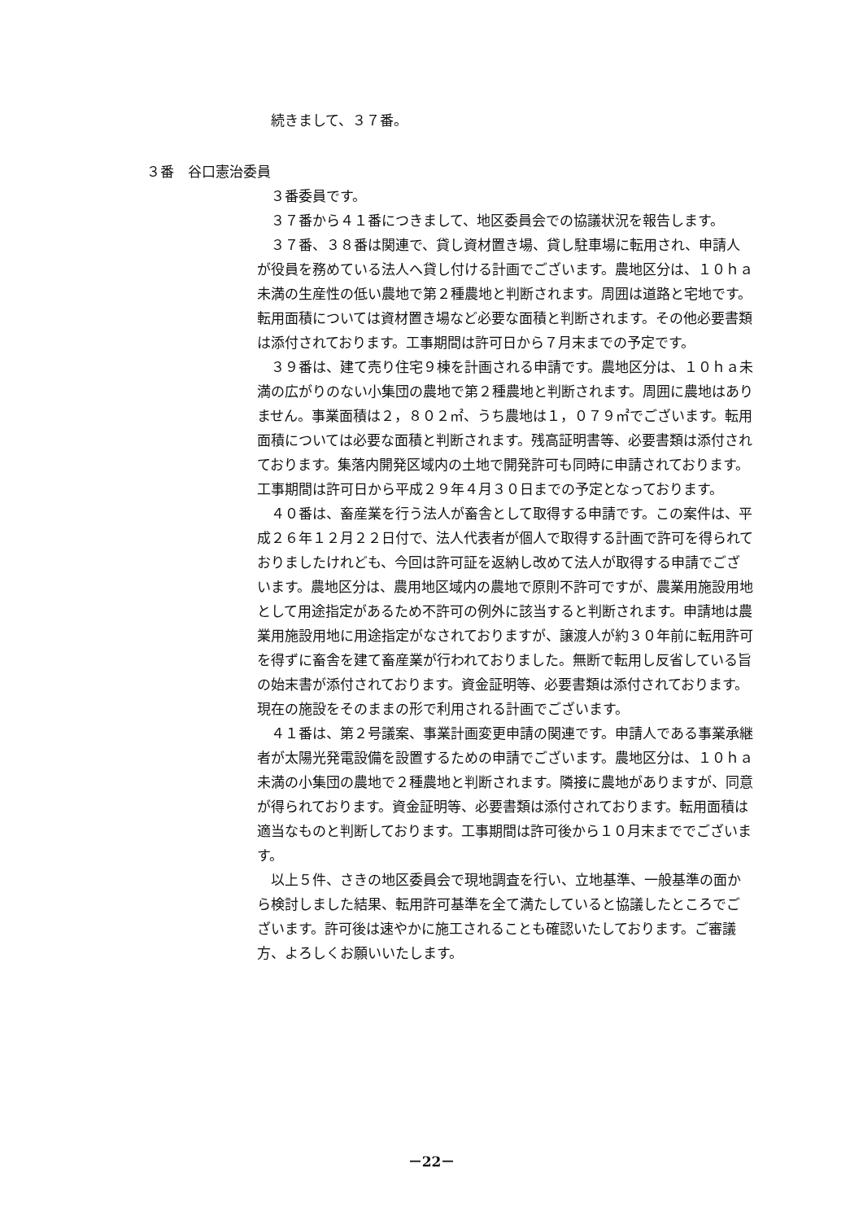続きまして、３７番。
３番　谷口憲治委員
３番委員です。
３７番から４１番につきまして、地区委員会での協議状況を報告します。
３７番、３８番は関連で、貸し資材置き場、貸し駐車場に転用され、申請人が役員を務めている法人へ貸し付ける計画でございます。農地区分は、１０ｈａ未満の生産性の低い農地で第２種農地と判断されます。周囲は道路と宅地です。転用面積については資材置き場など必要な面積と判断されます。その他必要書類は添付されております。工事期間は許可日から７月末までの予定です。
３９番は、建て売り住宅９棟を計画される申請です。農地区分は、１０ｈａ未満の広がりのない小集団の農地で第２種農地と判断されます。周囲に農地はありません。事業面積は２，８０２㎡、うち農地は１，０７９㎡でございます。転用面積については必要な面積と判断されます。残高証明書等、必要書類は添付されております。集落内開発区域内の土地で開発許可も同時に申請されております。工事期間は許可日から平成２９年４月３０日までの予定となっております。
４０番は、畜産業を行う法人が畜舎として取得する申請です。この案件は、平成２６年１２月２２日付で、法人代表者が個人で取得する計画で許可を得られておりましたけれども、今回は許可証を返納し改めて法人が取得する申請でございます。農地区分は、農用地区域内の農地で原則不許可ですが、農業用施設用地として用途指定があるため不許可の例外に該当すると判断されます。申請地は農業用施設用地に用途指定がなされておりますが、譲渡人が約３０年前に転用許可を得ずに畜舎を建て畜産業が行われておりました。無断で転用し反省している旨の始末書が添付されております。資金証明等、必要書類は添付されております。現在の施設をそのままの形で利用される計画でございます。
４１番は、第２号議案、事業計画変更申請の関連です。申請人である事業承継者が太陽光発電設備を設置するための申請でございます。農地区分は、１０ｈａ未満の小集団の農地で２種農地と判断されます。隣接に農地がありますが、同意が得られております。資金証明等、必要書類は添付されております。転用面積は適当なものと判断しております。工事期間は許可後から１０月末まででございます。
以上５件、さきの地区委員会で現地調査を行い、立地基準、一般基準の面から検討しました結果、転用許可基準を全て満たしていると協議したところでございます。許可後は速やかに施工されることも確認いたしております。ご審議方、よろしくお願いいたします。
－22－